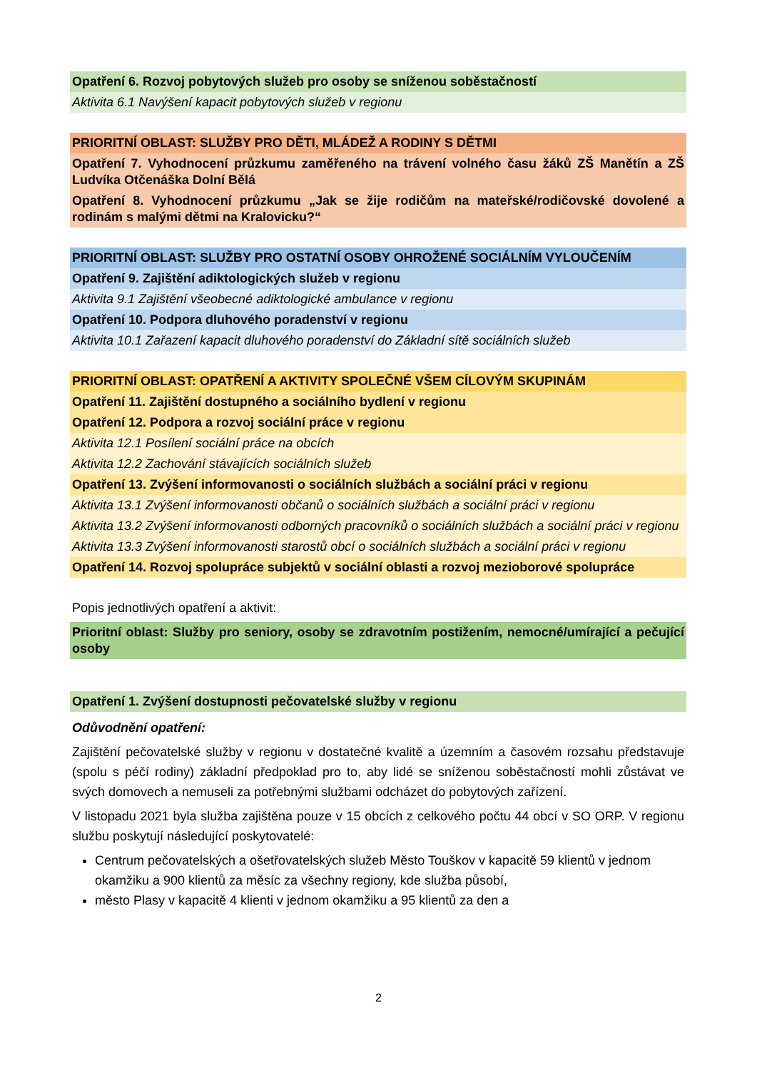| Opatření 6. Rozvoj pobytových služeb pro osoby se sníženou soběstačností |
| Aktivita 6.1 Navýšení kapacit pobytových služeb v regionu |
| PRIORITNÍ OBLAST: SLUŽBY PRO DĚTI, MLÁDEŽ A RODINY S DĚTMI |
| Opatření 7. Vyhodnocení průzkumu zaměřeného na trávení volného času žáků ZŠ Manětín a ZŠ Ludvíka Otčenáška Dolní Bělá |
| Opatření 8. Vyhodnocení průzkumu „Jak se žije rodičům na mateřské/rodičovské dovolené a rodinám s malými dětmi na Kralovicku?“ |
| PRIORITNÍ OBLAST: SLUŽBY PRO OSTATNÍ OSOBY OHROŽENÉ SOCIÁLNÍM VYLOUČENÍM |
| Opatření 9. Zajištění adiktologických služeb v regionu |
| Aktivita 9.1 Zajištění všeobecné adiktologické ambulance v regionu |
| Opatření 10. Podpora dluhového poradenství v regionu |
| Aktivita 10.1 Zařazení kapacit dluhového poradenství do Základní sítě sociálních služeb |
| PRIORITNÍ OBLAST: OPATŘENÍ A AKTIVITY SPOLEČNÉ VŠEM CÍLOVÝM SKUPINÁM |
| Opatření 11. Zajištění dostupného a sociálního bydlení v regionu |
| Opatření 12. Podpora a rozvoj sociální práce v regionu |
| Aktivita 12.1 Posílení sociální práce na obcích |
| Aktivita 12.2 Zachování stávajících sociálních služeb |
| Opatření 13. Zvýšení informovanosti o sociálních službách a sociální práci v regionu |
| Aktivita 13.1 Zvýšení informovanosti občanů o sociálních službách a sociální práci v regionu |
| Aktivita 13.2 Zvýšení informovanosti odborných pracovníků o sociálních službách a sociální práci v regionu |
| Aktivita 13.3 Zvýšení informovanosti starostů obcí o sociálních službách a sociální práci v regionu |
| Opatření 14. Rozvoj spolupráce subjektů v sociální oblasti a rozvoj mezioborové spolupráce |
Popis jednotlivých opatření a aktivit:
| Prioritní oblast: Služby pro seniory, osoby se zdravotním postižením, nemocné/umírající a pečující osoby |
| Opatření 1. Zvýšení dostupnosti pečovatelské služby v regionu |
Odůvodnění opatření:
Zajištění pečovatelské služby v regionu v dostatečné kvalitě a územním a časovém rozsahu představuje (spolu s péčí rodiny) základní předpoklad pro to, aby lidé se sníženou soběstačností mohli zůstávat ve svých domovech a nemuseli za potřebnými službami odcházet do pobytových zařízení.
V listopadu 2021 byla služba zajištěna pouze v 15 obcích z celkového počtu 44 obcí v SO ORP. V regionu službu poskytují následující poskytovatelé:
Centrum pečovatelských a ošetřovatelských služeb Město Touškov v kapacitě 59 klientů v jednom okamžiku a 900 klientů za měsíc za všechny regiony, kde služba působí,
město Plasy v kapacitě 4 klienti v jednom okamžiku a 95 klientů za den a
2